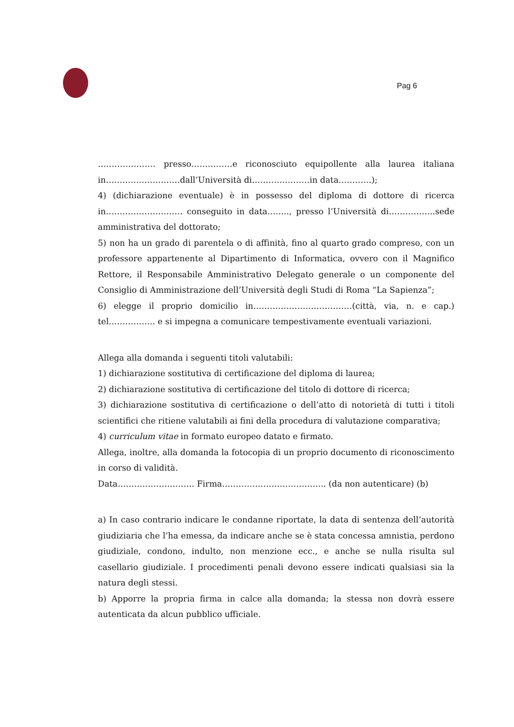Pag 6
………………… presso……………e riconosciuto equipollente alla laurea italiana in………………………dall’Università di…………………in data…………);
4) (dichiarazione eventuale) è in possesso del diploma di dottore di ricerca in………………………. conseguito in data…….., presso l’Università di……………..sede amministrativa del dottorato;
5) non ha un grado di parentela o di affinità, fino al quarto grado compreso, con un professore appartenente al Dipartimento di Informatica, ovvero con il Magnifico Rettore, il Responsabile Amministrativo Delegato generale o un componente del Consiglio di Amministrazione dell’Università degli Studi di Roma “La Sapienza”;
6) elegge il proprio domicilio in………………………………(città, via, n. e cap.) tel…………….. e si impegna a comunicare tempestivamente eventuali variazioni.
Allega alla domanda i seguenti titoli valutabili:
1) dichiarazione sostitutiva di certificazione del diploma di laurea;
2) dichiarazione sostitutiva di certificazione del titolo di dottore di ricerca;
3) dichiarazione sostitutiva di certificazione o dell’atto di notorietà di tutti i titoli scientifici che ritiene valutabili ai fini della procedura di valutazione comparativa;
4) curriculum vitae in formato europeo datato e firmato.
Allega, inoltre, alla domanda la fotocopia di un proprio documento di riconoscimento in corso di validità.
Data………………………. Firma……………………………….. (da non autenticare) (b)
a) In caso contrario indicare le condanne riportate, la data di sentenza dell’autorità giudiziaria che l’ha emessa, da indicare anche se è stata concessa amnistia, perdono giudiziale, condono, indulto, non menzione ecc., e anche se nulla risulta sul casellario giudiziale. I procedimenti penali devono essere indicati qualsiasi sia la natura degli stessi.
b) Apporre la propria firma in calce alla domanda; la stessa non dovrà essere autenticata da alcun pubblico ufficiale.